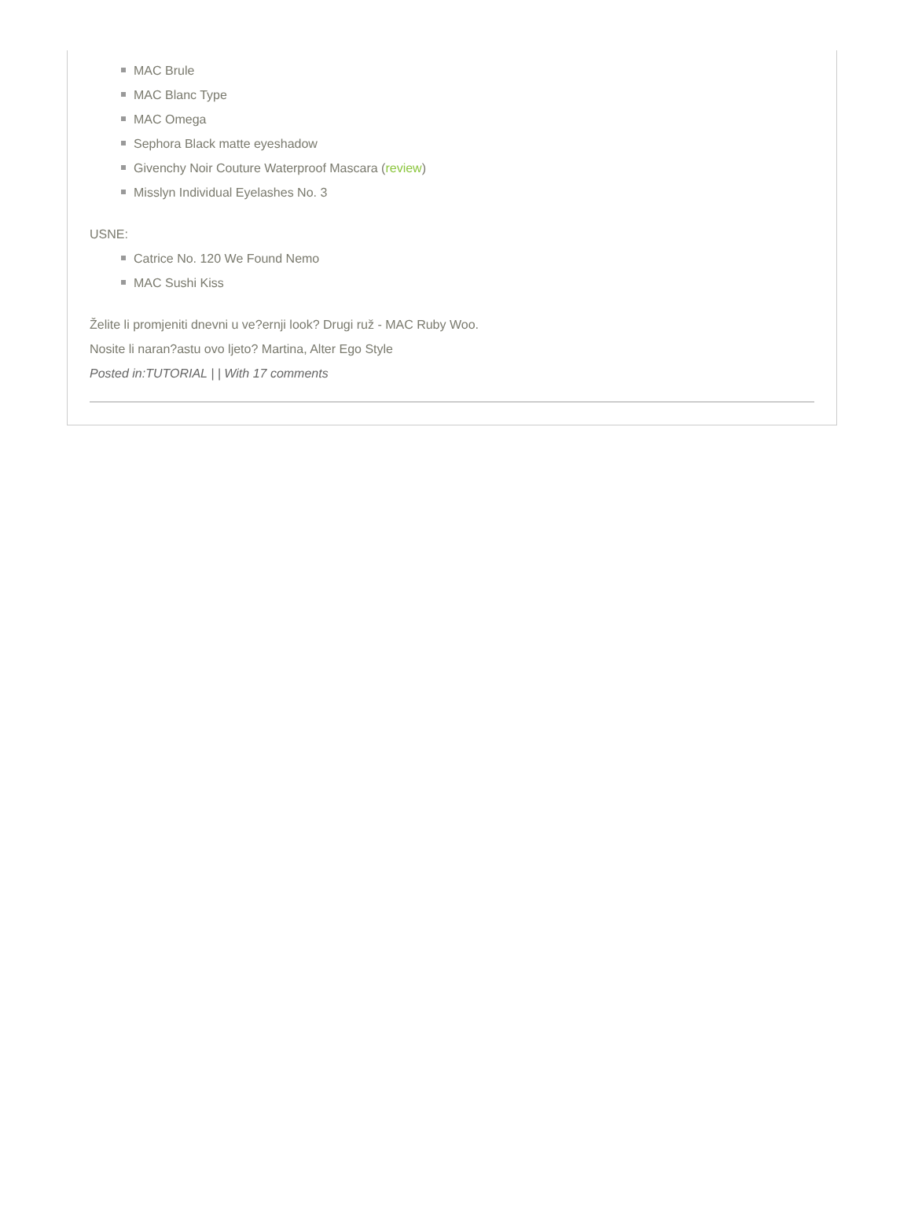MAC Brule
MAC Blanc Type
MAC Omega
Sephora Black matte eyeshadow
Givenchy Noir Couture Waterproof Mascara (review)
Misslyn Individual Eyelashes No. 3
USNE:
Catrice No. 120 We Found Nemo
MAC Sushi Kiss
Želite li promjeniti dnevni u ve?ernji look? Drugi ruž - MAC Ruby Woo.
Nosite li naran?astu ovo ljeto? Martina, Alter Ego Style
Posted in:TUTORIAL | | With 17 comments